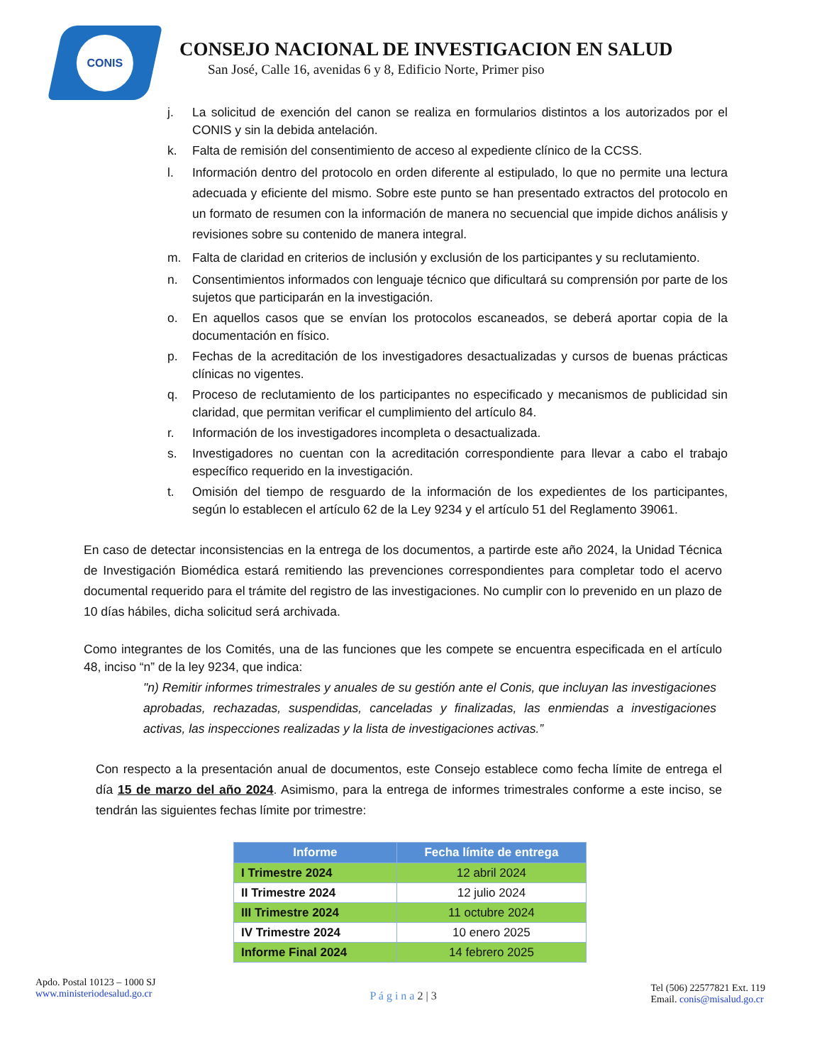CONIS
CONSEJO NACIONAL DE INVESTIGACION EN SALUD
San José, Calle 16, avenidas 6 y 8, Edificio Norte, Primer piso
j. La solicitud de exención del canon se realiza en formularios distintos a los autorizados por el CONIS y sin la debida antelación.
k. Falta de remisión del consentimiento de acceso al expediente clínico de la CCSS.
l. Información dentro del protocolo en orden diferente al estipulado, lo que no permite una lectura adecuada y eficiente del mismo. Sobre este punto se han presentado extractos del protocolo en un formato de resumen con la información de manera no secuencial que impide dichos análisis y revisiones sobre su contenido de manera integral.
m. Falta de claridad en criterios de inclusión y exclusión de los participantes y su reclutamiento.
n. Consentimientos informados con lenguaje técnico que dificultará su comprensión por parte de los sujetos que participarán en la investigación.
o. En aquellos casos que se envían los protocolos escaneados, se deberá aportar copia de la documentación en físico.
p. Fechas de la acreditación de los investigadores desactualizadas y cursos de buenas prácticas clínicas no vigentes.
q. Proceso de reclutamiento de los participantes no especificado y mecanismos de publicidad sin claridad, que permitan verificar el cumplimiento del artículo 84.
r. Información de los investigadores incompleta o desactualizada.
s. Investigadores no cuentan con la acreditación correspondiente para llevar a cabo el trabajo específico requerido en la investigación.
t. Omisión del tiempo de resguardo de la información de los expedientes de los participantes, según lo establecen el artículo 62 de la Ley 9234 y el artículo 51 del Reglamento 39061.
En caso de detectar inconsistencias en la entrega de los documentos, a partirde este año 2024, la Unidad Técnica de Investigación Biomédica estará remitiendo las prevenciones correspondientes para completar todo el acervo documental requerido para el trámite del registro de las investigaciones. No cumplir con lo prevenido en un plazo de 10 días hábiles, dicha solicitud será archivada.
Como integrantes de los Comités, una de las funciones que les compete se encuentra especificada en el artículo 48, inciso “n” de la ley 9234, que indica:
"n) Remitir informes trimestrales y anuales de su gestión ante el Conis, que incluyan las investigaciones aprobadas, rechazadas, suspendidas, canceladas y finalizadas, las enmiendas a investigaciones activas, las inspecciones realizadas y la lista de investigaciones activas.”
Con respecto a la presentación anual de documentos, este Consejo establece como fecha límite de entrega el día 15 de marzo del año 2024. Asimismo, para la entrega de informes trimestrales conforme a este inciso, se tendrán las siguientes fechas límite por trimestre:
| Informe | Fecha límite de entrega |
| --- | --- |
| I Trimestre 2024 | 12 abril 2024 |
| II Trimestre 2024 | 12 julio 2024 |
| III Trimestre 2024 | 11 octubre 2024 |
| IV Trimestre 2024 | 10 enero 2025 |
| Informe Final 2024 | 14 febrero 2025 |
Apdo. Postal 10123 – 1000 SJ
www.ministeriodesalud.go.cr
P á g i n a 2 | 3
Tel (506) 22577821 Ext. 119
Email. conis@misalud.go.cr